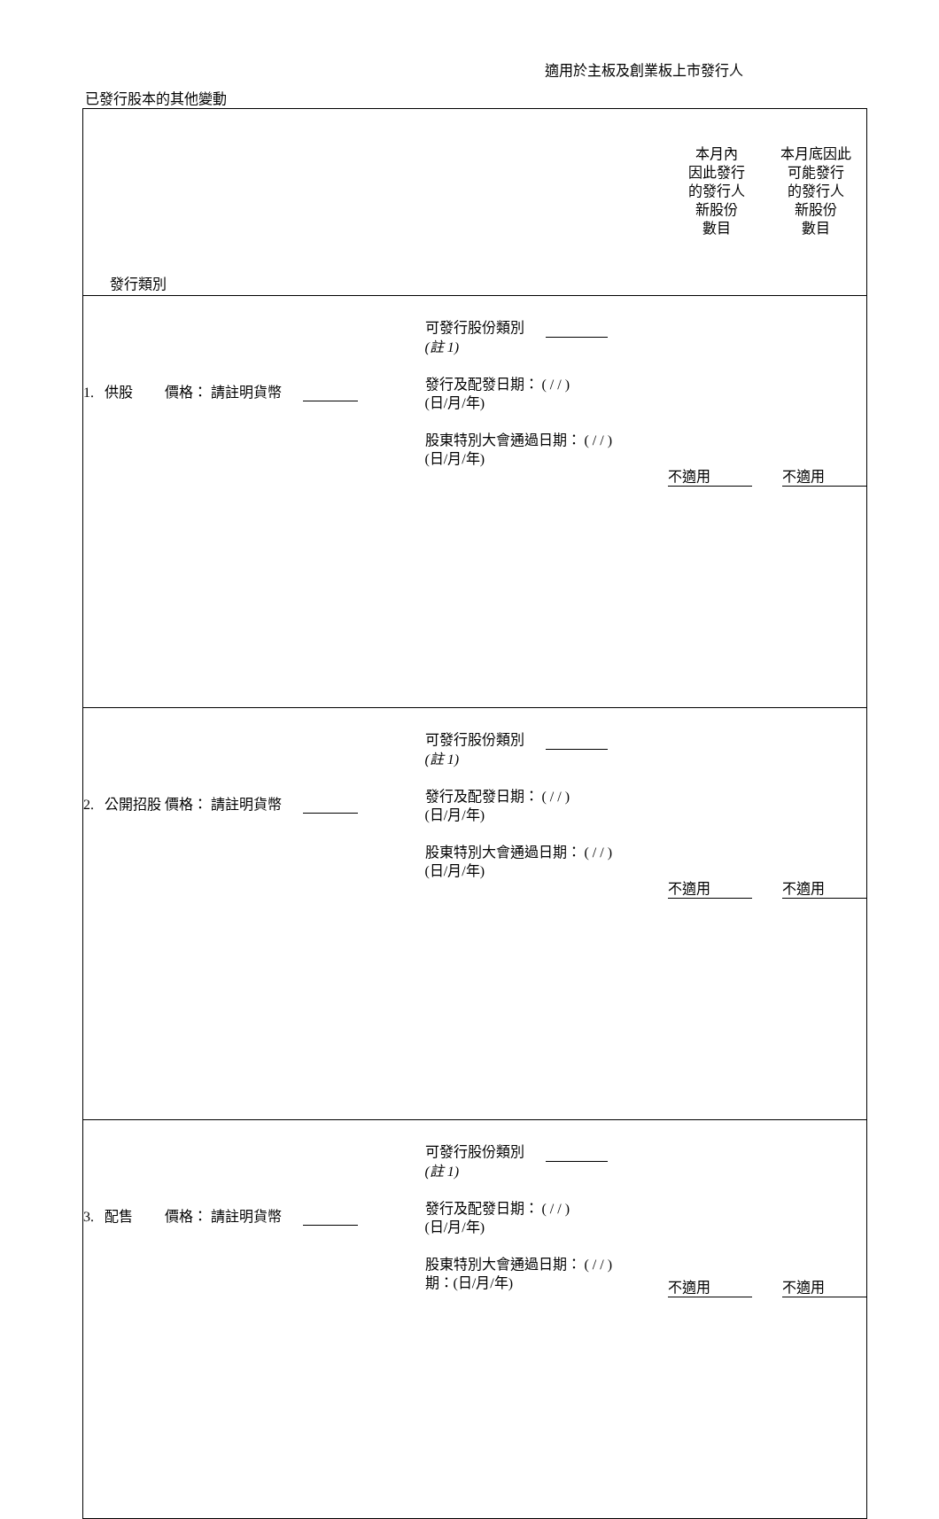適用於主板及創業板上市發行人
已發行股本的其他變動
| 發行類別 | | 本月內 因此發行 的發行人 新股份 數目 | 本月底因此 可能發行 的發行人 新股份 數目 |
| 1. 供股 價格： 請註明貨幣 | 可發行股份類別 (註 1) 發行及配發日期： ( / / ) (日/月/年) 股東特別大會通過日期： ( / / ) (日/月/年) | 不適用 | 不適用 |
| 2. 公開招股 價格： 請註明貨幣 | 可發行股份類別 (註 1) 發行及配發日期： ( / / ) (日/月/年) 股東特別大會通過日期： ( / / ) (日/月/年) | 不適用 | 不適用 |
| 3. 配售 價格： 請註明貨幣 | 可發行股份類別 (註 1) 發行及配發日期： ( / / ) (日/月/年) 股東特別大會通過日期： ( / / ) 期：(日/月/年) | 不適用 | 不適用 |